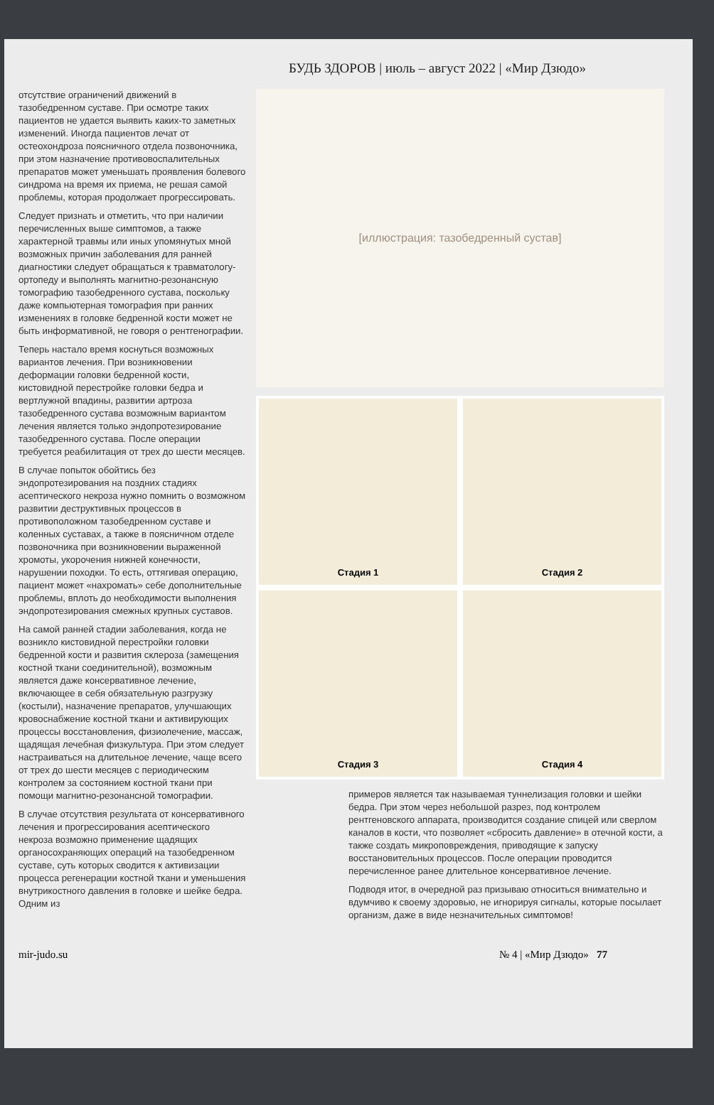БУДЬ ЗДОРОВ | июль – август 2022 | «Мир Дзюдо»
отсутствие ограничений движений в тазобедренном суставе. При осмотре таких пациентов не удается выявить каких-то заметных изменений. Иногда пациентов лечат от остеохондроза поясничного отдела позвоночника, при этом назначение противовоспалительных препаратов может уменьшать проявления болевого синдрома на время их приема, не решая самой проблемы, которая продолжает прогрессировать.
Следует признать и отметить, что при наличии перечисленных выше симптомов, а также характерной травмы или иных упомянутых мной возможных причин заболевания для ранней диагностики следует обращаться к травматологу-ортопеду и выполнять магнитно-резонансную томографию тазобедренного сустава, поскольку даже компьютерная томография при ранних изменениях в головке бедренной кости может не быть информативной, не говоря о рентгенографии.
Теперь настало время коснуться возможных вариантов лечения. При возникновении деформации головки бедренной кости, кистовидной перестройке головки бедра и вертлужной впадины, развитии артроза тазобедренного сустава возможным вариантом лечения является только эндопротезирование тазобедренного сустава. После операции требуется реабилитация от трех до шести месяцев.
В случае попыток обойтись без эндопротезирования на поздних стадиях асептического некроза нужно помнить о возможном развитии деструктивных процессов в противоположном тазобедренном суставе и коленных суставах, а также в поясничном отделе позвоночника при возникновении выраженной хромоты, укорочения нижней конечности, нарушении походки. То есть, оттягивая операцию, пациент может «нахромать» себе дополнительные проблемы, вплоть до необходимости выполнения эндопротезирования смежных крупных суставов.
На самой ранней стадии заболевания, когда не возникло кистовидной перестройки головки бедренной кости и развития склероза (замещения костной ткани соединительной), возможным является даже консервативное лечение, включающее в себя обязательную разгрузку (костыли), назначение препаратов, улучшающих кровоснабжение костной ткани и активирующих процессы восстановления, физиолечение, массаж, щадящая лечебная физкультура. При этом следует настраиваться на длительное лечение, чаще всего от трех до шести месяцев с периодическим контролем за состоянием костной ткани при помощи магнитно-резонансной томографии.
В случае отсутствия результата от консервативного лечения и прогрессирования асептического некроза возможно применение щадящих органосохраняющих операций на тазобедренном суставе, суть которых сводится к активизации процесса регенерации костной ткани и уменьшения внутрикостного давления в головке и шейке бедра. Одним из
[иллюстрация: тазобедренный сустав]
Стадия 1
Стадия 2
Стадия 3
Стадия 4
примеров является так называемая туннелизация головки и шейки бедра. При этом через небольшой разрез, под контролем рентгеновского аппарата, производится создание спицей или сверлом каналов в кости, что позволяет «сбросить давление» в отечной кости, а также создать микроповреждения, приводящие к запуску восстановительных процессов. После операции проводится перечисленное ранее длительное консервативное лечение.
Подводя итог, в очередной раз призываю относиться внимательно и вдумчиво к своему здоровью, не игнорируя сигналы, которые посылает организм, даже в виде незначительных симптомов!
mir-judo.su № 4 | «Мир Дзюдо» 77